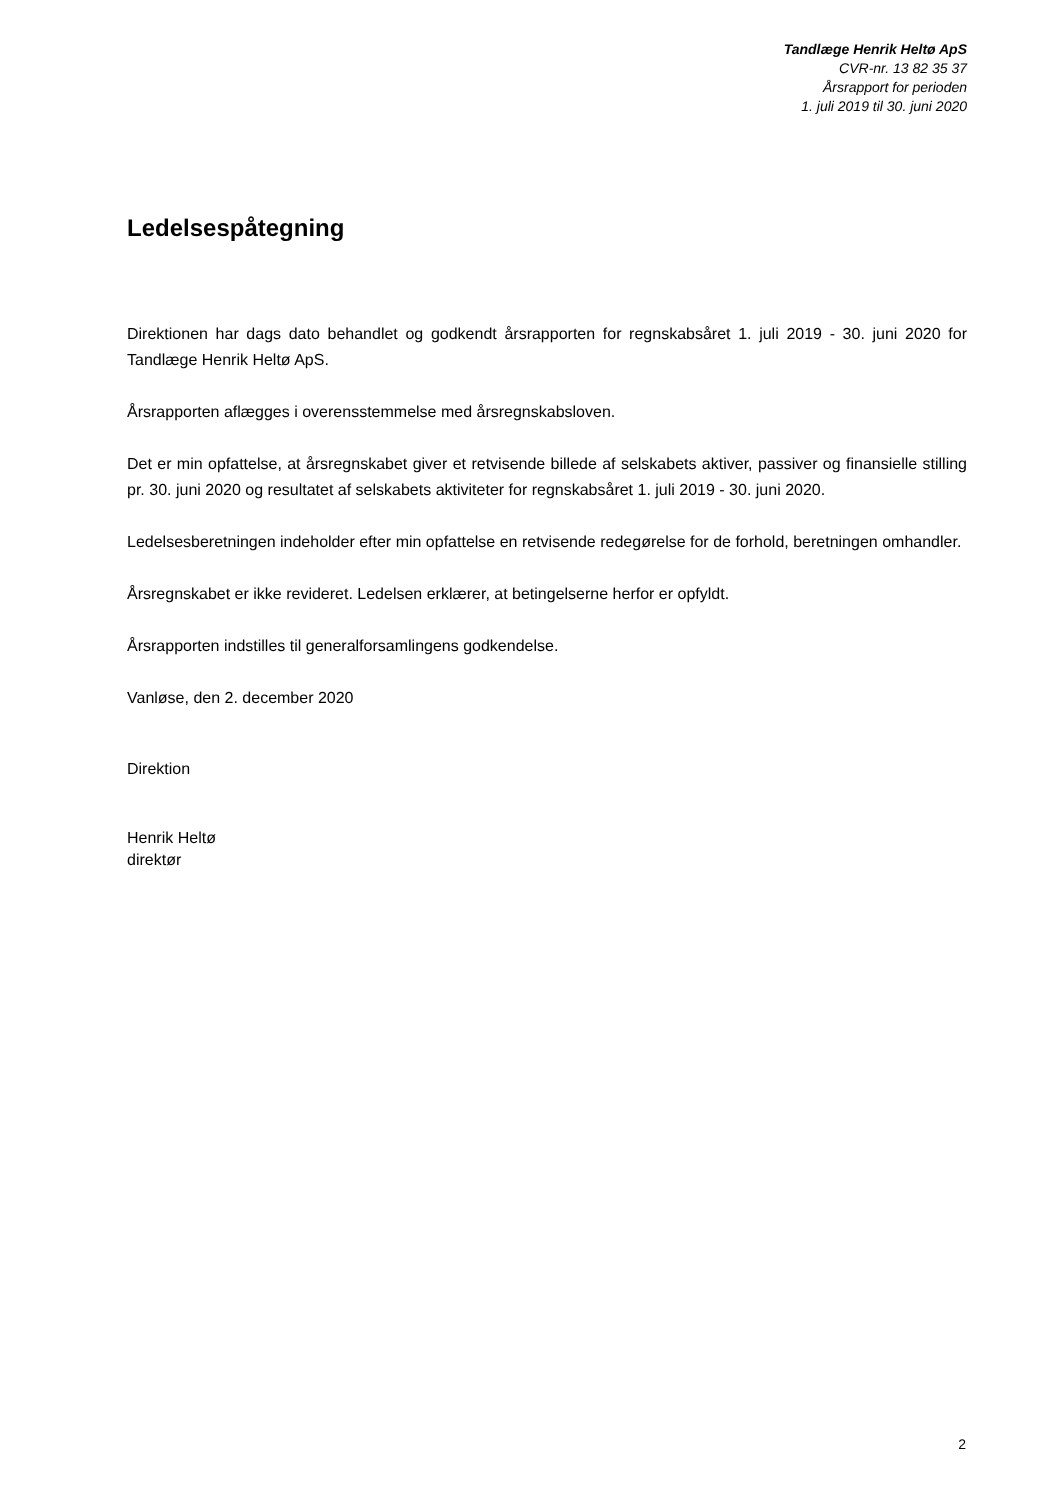Tandlæge Henrik Heltø ApS
CVR-nr. 13 82 35 37
Årsrapport for perioden
1. juli 2019 til 30. juni 2020
Ledelsespåtegning
Direktionen har dags dato behandlet og godkendt årsrapporten for regnskabsåret 1. juli 2019 - 30. juni 2020 for Tandlæge Henrik Heltø ApS.
Årsrapporten aflægges i overensstemmelse med årsregnskabsloven.
Det er min opfattelse, at årsregnskabet giver et retvisende billede af selskabets aktiver, passiver og finansielle stilling pr. 30. juni 2020 og resultatet af selskabets aktiviteter for regnskabsåret 1. juli 2019 - 30. juni 2020.
Ledelsesberetningen indeholder efter min opfattelse en retvisende redegørelse for de forhold, beretningen omhandler.
Årsregnskabet er ikke revideret. Ledelsen erklærer, at betingelserne herfor er opfyldt.
Årsrapporten indstilles til generalforsamlingens godkendelse.
Vanløse, den 2. december 2020
Direktion
Henrik Heltø
direktør
2